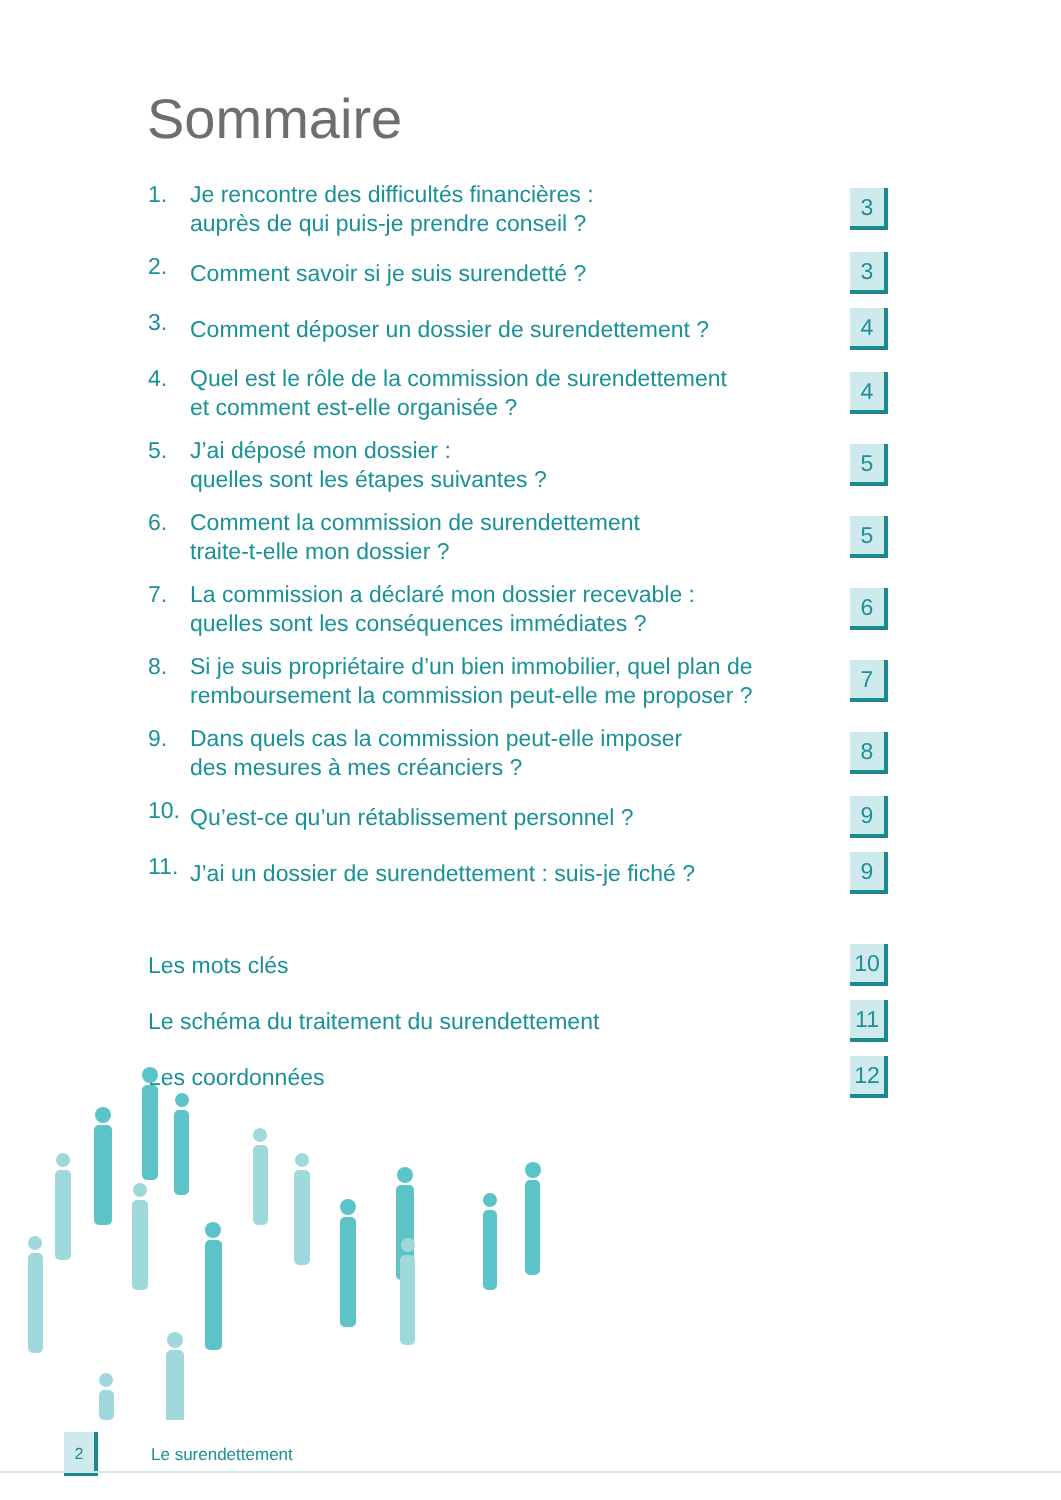Sommaire
1. Je rencontre des difficultés financières :
auprès de qui puis-je prendre conseil ? 3
2. Comment savoir si je suis surendetté ? 3
3. Comment déposer un dossier de surendettement ? 4
4. Quel est le rôle de la commission de surendettement
et comment est-elle organisée ? 4
5. J’ai déposé mon dossier :
quelles sont les étapes suivantes ? 5
6. Comment la commission de surendettement
traite-t-elle mon dossier ? 5
7. La commission a déclaré mon dossier recevable :
quelles sont les conséquences immédiates ? 6
8. Si je suis propriétaire d’un bien immobilier, quel plan de
remboursement la commission peut-elle me proposer ? 7
9. Dans quels cas la commission peut-elle imposer
des mesures à mes créanciers ? 8
10. Qu’est-ce qu’un rétablissement personnel ? 9
11. J’ai un dossier de surendettement : suis-je fiché ? 9
Les mots clés 10
Le schéma du traitement du surendettement 11
Les coordonnées 12
2
Le surendettement